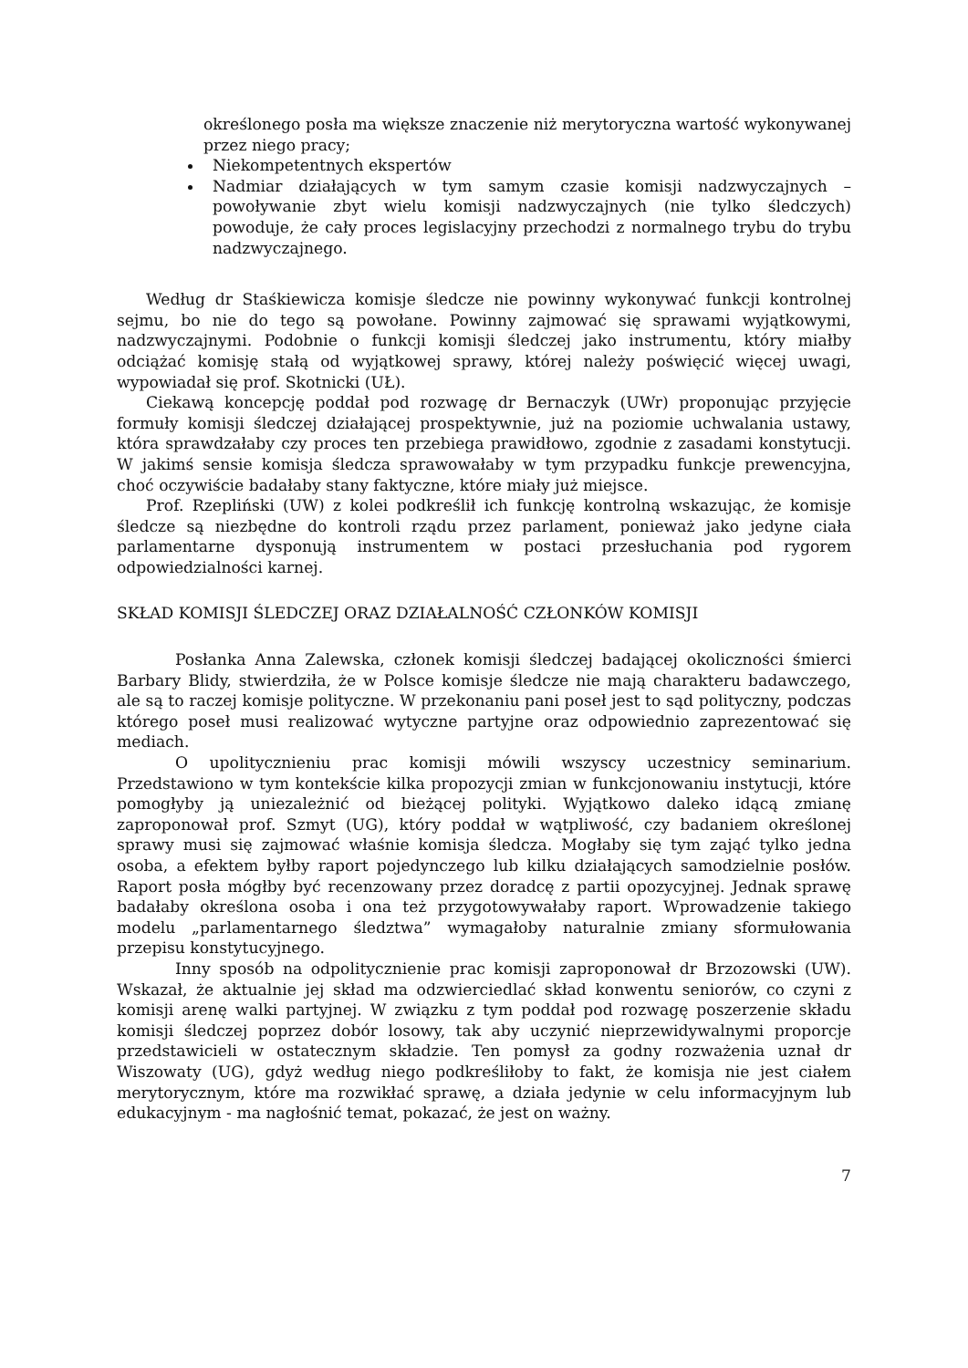określonego posła ma większe znaczenie niż merytoryczna wartość wykonywanej przez niego pracy;
Niekompetentnych ekspertów
Nadmiar działających w tym samym czasie komisji nadzwyczajnych – powoływanie zbyt wielu komisji nadzwyczajnych (nie tylko śledczych) powoduje, że cały proces legislacyjny przechodzi z normalnego trybu do trybu nadzwyczajnego.
Według dr Staśkiewicza komisje śledcze nie powinny wykonywać funkcji kontrolnej sejmu, bo nie do tego są powołane. Powinny zajmować się sprawami wyjątkowymi, nadzwyczajnymi. Podobnie o funkcji komisji śledczej jako instrumentu, który miałby odciążać komisję stałą od wyjątkowej sprawy, której należy poświęcić więcej uwagi, wypowiadał się prof. Skotnicki (UŁ).
Ciekawą koncepcję poddał pod rozwagę dr Bernaczyk (UWr) proponując przyjęcie formuły komisji śledczej działającej prospektywnie, już na poziomie uchwalania ustawy, która sprawdzałaby czy proces ten przebiega prawidłowo, zgodnie z zasadami konstytucji. W jakimś sensie komisja śledcza sprawowałaby w tym przypadku funkcje prewencyjna, choć oczywiście badałaby stany faktyczne, które miały już miejsce.
Prof. Rzepliński (UW) z kolei podkreślił ich funkcję kontrolną wskazując, że komisje śledcze są niezbędne do kontroli rządu przez parlament, ponieważ jako jedyne ciała parlamentarne dysponują instrumentem w postaci przesłuchania pod rygorem odpowiedzialności karnej.
SKŁAD KOMISJI ŚLEDCZEJ ORAZ DZIAŁALNOŚĆ CZŁONKÓW KOMISJI
Posłanka Anna Zalewska, członek komisji śledczej badającej okoliczności śmierci Barbary Blidy, stwierdziła, że w Polsce komisje śledcze nie mają charakteru badawczego, ale są to raczej komisje polityczne. W przekonaniu pani poseł jest to sąd polityczny, podczas którego poseł musi realizować wytyczne partyjne oraz odpowiednio zaprezentować się mediach.
O upolitycznieniu prac komisji mówili wszyscy uczestnicy seminarium. Przedstawiono w tym kontekście kilka propozycji zmian w funkcjonowaniu instytucji, które pomogłyby ją uniezależnić od bieżącej polityki. Wyjątkowo daleko idącą zmianę zaproponował prof. Szmyt (UG), który poddał w wątpliwość, czy badaniem określonej sprawy musi się zajmować właśnie komisja śledcza. Mogłaby się tym zająć tylko jedna osoba, a efektem byłby raport pojedynczego lub kilku działających samodzielnie posłów. Raport posła mógłby być recenzowany przez doradcę z partii opozycyjnej. Jednak sprawę badałaby określona osoba i ona też przygotowywałaby raport. Wprowadzenie takiego modelu „parlamentarnego śledztwa” wymagałoby naturalnie zmiany sformułowania przepisu konstytucyjnego.
Inny sposób na odpolitycznienie prac komisji zaproponował dr Brzozowski (UW). Wskazał, że aktualnie jej skład ma odzwierciedlać skład konwentu seniorów, co czyni z komisji arenę walki partyjnej. W związku z tym poddał pod rozwagę poszerzenie składu komisji śledczej poprzez dobór losowy, tak aby uczynić nieprzewidywalnymi proporcje przedstawicieli w ostatecznym składzie. Ten pomysł za godny rozważenia uznał dr Wiszowaty (UG), gdyż według niego podkreśliłoby to fakt, że komisja nie jest ciałem merytorycznym, które ma rozwikłać sprawę, a działa jedynie w celu informacyjnym lub edukacyjnym - ma nagłośnić temat, pokazać, że jest on ważny.
7